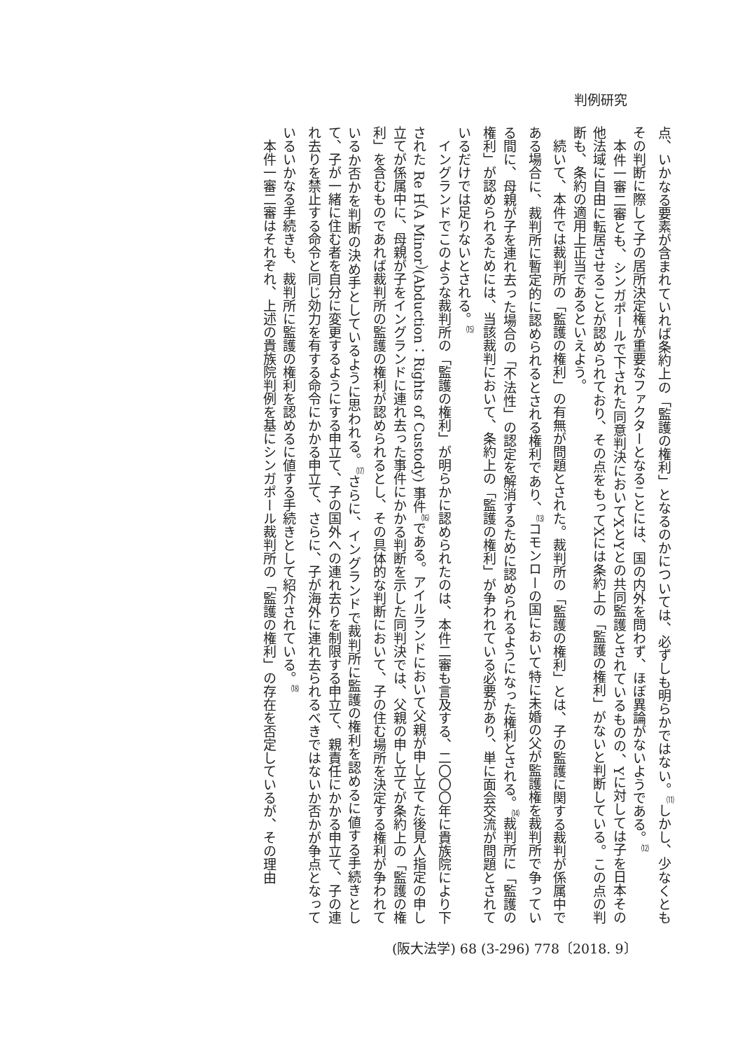判例研究
点、いかなる要素が含まれていれば条約上の「監護の権利」となるのかについては、必ずしも明らかではない。<sup>⑾</sup>しかし、少なくともその判断に際して子の居所決定権が重要なファクターとなることには、国の内外を問わず、ほぼ異論がないようである。<sup>⑿</sup>
　本件一審二審とも、シンガポールで下された同意判決においてXとYとの共同監護とされているものの、Yに対しては子を日本その他法域に自由に転居させることが認められており、その点をもってXには条約上の「監護の権利」がないと判断している。この点の判断も、条約の適用上正当であるといえよう。
　続いて、本件では裁判所の「監護の権利」の有無が問題とされた。裁判所の「監護の権利」とは、子の監護に関する裁判が係属中である場合に、裁判所に暫定的に認められるとされる権利であり、<sup>⒀</sup>コモンローの国において特に未婚の父が監護権を裁判所で争っている間に、母親が子を連れ去った場合の「不法性」の認定を解消するために認められるようになった権利とされる。<sup>⒁</sup>裁判所に「監護の権利」が認められるためには、当該裁判において、条約上の「監護の権利」が争われている必要があり、単に面会交流が問題とされているだけでは足りないとされる。<sup>⒂</sup>
　イングランドでこのような裁判所の「監護の権利」が明らかに認められたのは、本件二審も言及する、二〇〇〇年に貴族院により下された Re H（A Minor）(Abduction：Rights of Custody) 事件<sup>⒃</sup>である。アイルランドにおいて父親が申し立てた後見人指定の申し立てが係属中に、母親が子をイングランドに連れ去った事件にかかる判断を示した同判決では、父親の申し立てが条約上の「監護の権利」を含むものであれば裁判所の監護の権利が認められるとし、その具体的な判断において、子の住む場所を決定する権利が争われているか否かを判断の決め手としているように思われる。<sup>⒄</sup>さらに、イングランドで裁判所に監護の権利を認めるに値する手続きとして、子が一緒に住む者を自分に変更するようにする申立て、子の国外への連れ去りを制限する申立て、親責任にかかる申立て、子の連れ去りを禁止する命令と同じ効力を有する命令にかかる申立て、さらに、子が海外に連れ去られるべきではないか否かが争点となっているいかなる手続きも、裁判所に監護の権利を認めるに値する手続きとして紹介されている。<sup>⒅</sup>
　本件一審二審はそれぞれ、上述の貴族院判例を基にシンガポール裁判所の「監護の権利」の存在を否定しているが、その理由
(阪大法学) 68 (3-296) 778〔2018. 9〕